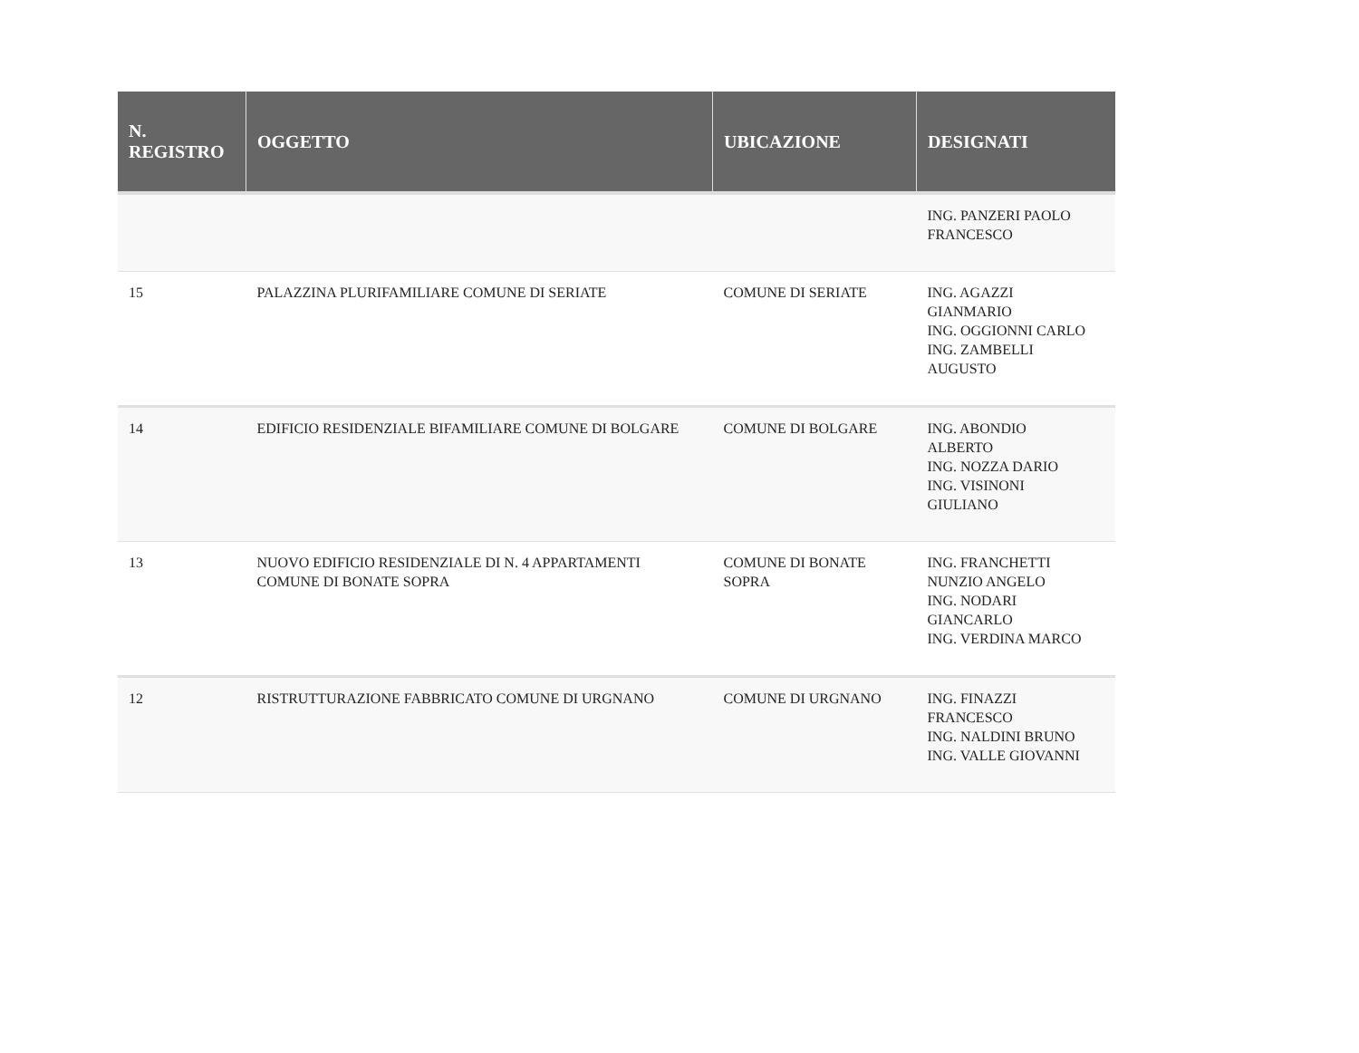| N. REGISTRO | OGGETTO | UBICAZIONE | DESIGNATI |
| --- | --- | --- | --- |
| | | | ING. PANZERI PAOLO FRANCESCO |
| 15 | PALAZZINA PLURIFAMILIARE COMUNE DI SERIATE | COMUNE DI SERIATE | ING. AGAZZI GIANMARIO ING. OGGIONNI CARLO ING. ZAMBELLI AUGUSTO |
| 14 | EDIFICIO RESIDENZIALE BIFAMILIARE COMUNE DI BOLGARE | COMUNE DI BOLGARE | ING. ABONDIO ALBERTO ING. NOZZA DARIO ING. VISINONI GIULIANO |
| 13 | NUOVO EDIFICIO RESIDENZIALE DI N. 4 APPARTAMENTI COMUNE DI BONATE SOPRA | COMUNE DI BONATE SOPRA | ING. FRANCHETTI NUNZIO ANGELO ING. NODARI GIANCARLO ING. VERDINA MARCO |
| 12 | RISTRUTTURAZIONE FABBRICATO COMUNE DI URGNANO | COMUNE DI URGNANO | ING. FINAZZI FRANCESCO ING. NALDINI BRUNO ING. VALLE GIOVANNI |